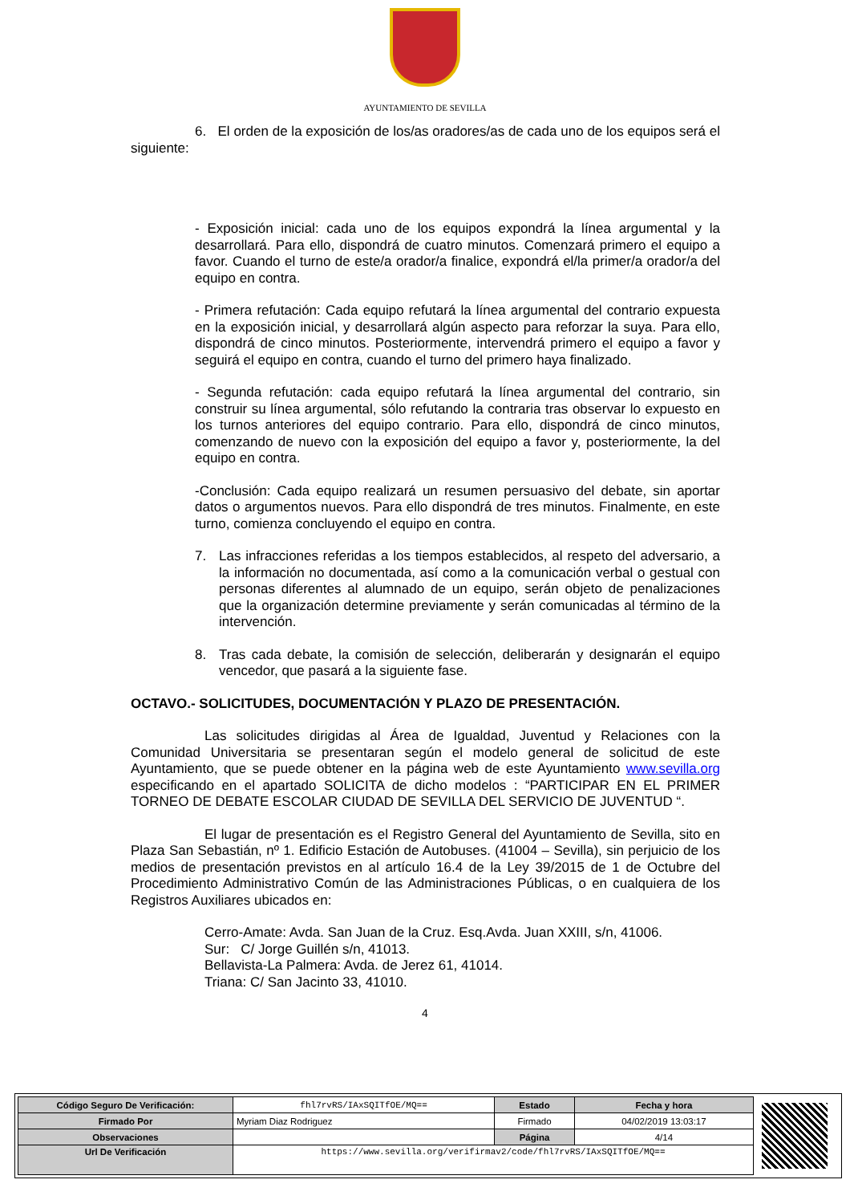AYUNTAMIENTO DE SEVILLA
6. El orden de la exposición de los/as oradores/as de cada uno de los equipos será el siguiente:
- Exposición inicial: cada uno de los equipos expondrá la línea argumental y la desarrollará. Para ello, dispondrá de cuatro minutos. Comenzará primero el equipo a favor. Cuando el turno de este/a orador/a finalice, expondrá el/la primer/a orador/a del equipo en contra.
- Primera refutación: Cada equipo refutará la línea argumental del contrario expuesta en la exposición inicial, y desarrollará algún aspecto para reforzar la suya. Para ello, dispondrá de cinco minutos. Posteriormente, intervendrá primero el equipo a favor y seguirá el equipo en contra, cuando el turno del primero haya finalizado.
- Segunda refutación: cada equipo refutará la línea argumental del contrario, sin construir su línea argumental, sólo refutando la contraria tras observar lo expuesto en los turnos anteriores del equipo contrario. Para ello, dispondrá de cinco minutos, comenzando de nuevo con la exposición del equipo a favor y, posteriormente, la del equipo en contra.
-Conclusión: Cada equipo realizará un resumen persuasivo del debate, sin aportar datos o argumentos nuevos. Para ello dispondrá de tres minutos. Finalmente, en este turno, comienza concluyendo el equipo en contra.
7. Las infracciones referidas a los tiempos establecidos, al respeto del adversario, a la información no documentada, así como a la comunicación verbal o gestual con personas diferentes al alumnado de un equipo, serán objeto de penalizaciones que la organización determine previamente y serán comunicadas al término de la intervención.
8. Tras cada debate, la comisión de selección, deliberarán y designarán el equipo vencedor, que pasará a la siguiente fase.
OCTAVO.- SOLICITUDES, DOCUMENTACIÓN Y PLAZO DE PRESENTACIÓN.
Las solicitudes dirigidas al Área de Igualdad, Juventud y Relaciones con la Comunidad Universitaria se presentaran según el modelo general de solicitud de este Ayuntamiento, que se puede obtener en la página web de este Ayuntamiento www.sevilla.org especificando en el apartado SOLICITA de dicho modelos : “PARTICIPAR EN EL PRIMER TORNEO DE DEBATE ESCOLAR CIUDAD DE SEVILLA DEL SERVICIO DE JUVENTUD “.
El lugar de presentación es el Registro General del Ayuntamiento de Sevilla, sito en Plaza San Sebastián, nº 1. Edificio Estación de Autobuses. (41004 – Sevilla), sin perjuicio de los medios de presentación previstos en al artículo 16.4 de la Ley 39/2015 de 1 de Octubre del Procedimiento Administrativo Común de las Administraciones Públicas, o en cualquiera de los Registros Auxiliares ubicados en:
Cerro-Amate: Avda. San Juan de la Cruz. Esq.Avda. Juan XXIII, s/n, 41006.
Sur: C/ Jorge Guillén s/n, 41013.
Bellavista-La Palmera: Avda. de Jerez 61, 41014.
Triana: C/ San Jacinto 33, 41010.
4
| Código Seguro De Verificación: | fhl7rvRS/IAxSQITfOE/MQ== | Estado | Fecha y hora |
| Firmado Por | Myriam Diaz Rodriguez | Firmado | 04/02/2019 13:03:17 |
| Observaciones | | Página | 4/14 |
| Url De Verificación | https://www.sevilla.org/verifirmav2/code/fhl7rvRS/IAxSQITfOE/MQ== | | |